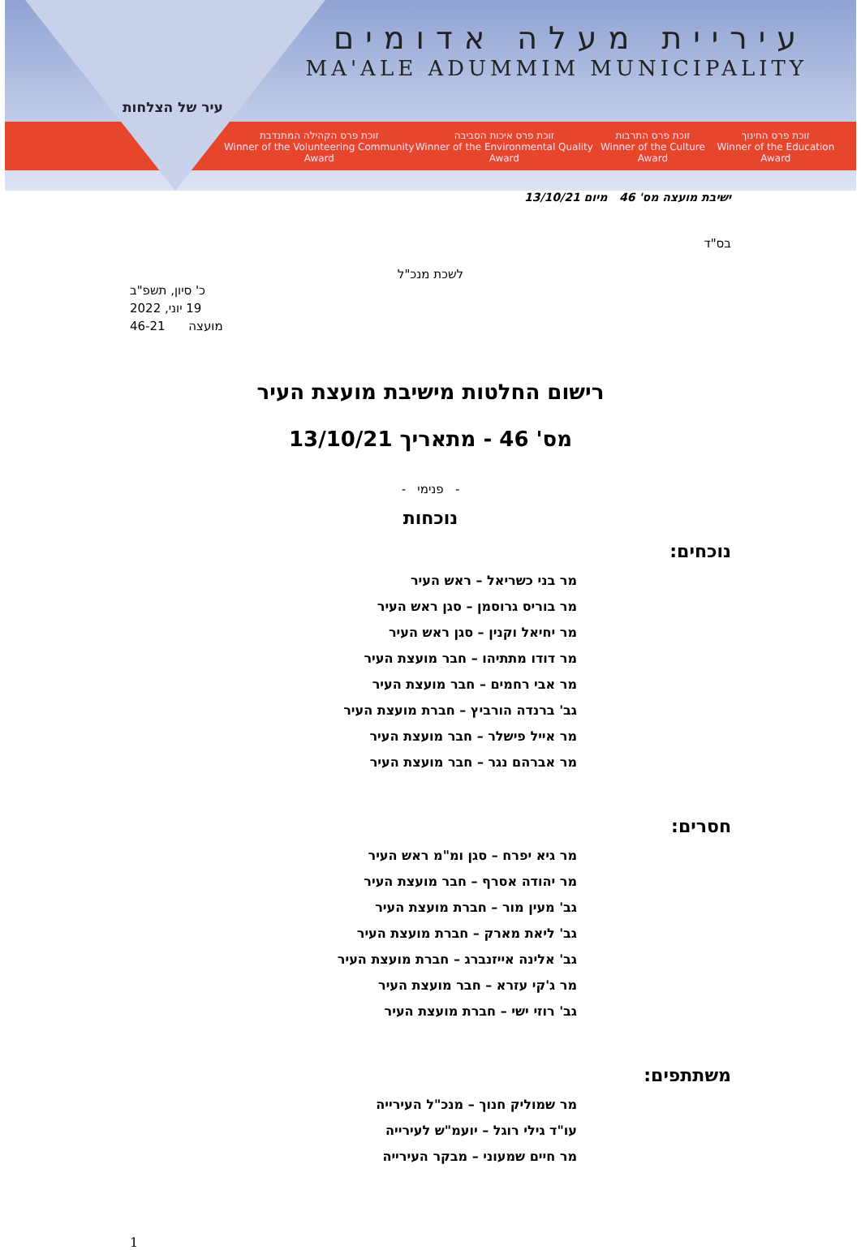עיר של הצלחות
עיריית מעלה אדומים
MA'ALE ADUMMIM MUNICIPALITY
זוכת פרס החינוך
Winner of the Education Award
זוכת פרס התרבות
Winner of the Culture Award
זוכת פרס איכות הסביבה
Winner of the Environmental Quality Award
זוכת פרס הקהילה המתנדבת
Winner of the Volunteering Community Award
ישיבת מועצה מס' 46 מיום 13/10/21
בס"ד
לשכת מנכ"ל
כ' סיון, תשפ"ב
19 יוני, 2022
מועצה 46-21
רישום החלטות מישיבת מועצת העיר
מס' 46 - מתאריך 13/10/21
- פנימי -
נוכחות
נוכחים:
מר בני כשריאל – ראש העיר
מר בוריס גרוסמן – סגן ראש העיר
מר יחיאל וקנין – סגן ראש העיר
מר דודו מתתיהו – חבר מועצת העיר
מר אבי רחמים – חבר מועצת העיר
גב' ברנדה הורביץ – חברת מועצת העיר
מר אייל פישלר – חבר מועצת העיר
מר אברהם נגר – חבר מועצת העיר
חסרים:
מר גיא יפרח – סגן ומ"מ ראש העיר
מר יהודה אסרף – חבר מועצת העיר
גב' מעין מור – חברת מועצת העיר
גב' ליאת מארק – חברת מועצת העיר
גב' אלינה אייזנברג – חברת מועצת העיר
מר ג'קי עזרא – חבר מועצת העיר
גב' רוזי ישי – חברת מועצת העיר
משתתפים:
מר שמוליק חנוך – מנכ"ל העירייה
עו"ד גילי רוגל – יועמ"ש לעירייה
מר חיים שמעוני – מבקר העירייה
1